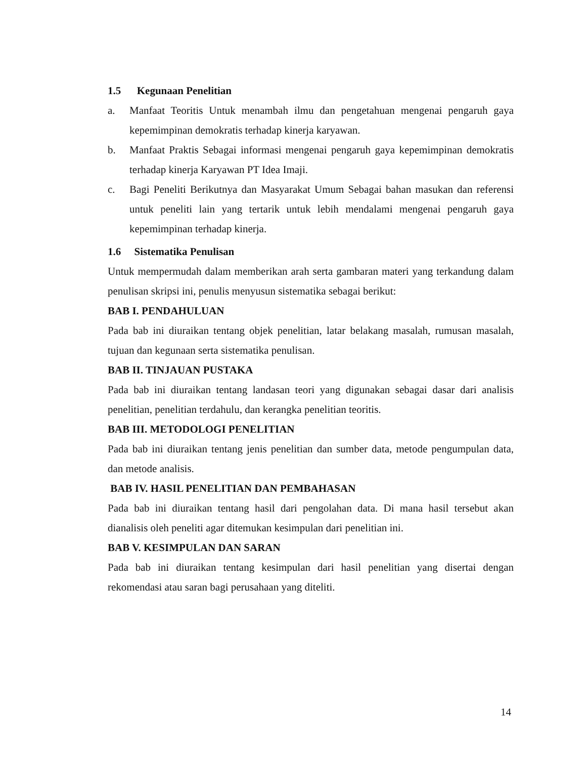1.5 Kegunaan Penelitian
a. Manfaat Teoritis Untuk menambah ilmu dan pengetahuan mengenai pengaruh gaya kepemimpinan demokratis terhadap kinerja karyawan.
b. Manfaat Praktis Sebagai informasi mengenai pengaruh gaya kepemimpinan demokratis terhadap kinerja Karyawan PT Idea Imaji.
c. Bagi Peneliti Berikutnya dan Masyarakat Umum Sebagai bahan masukan dan referensi untuk peneliti lain yang tertarik untuk lebih mendalami mengenai pengaruh gaya kepemimpinan terhadap kinerja.
1.6 Sistematika Penulisan
Untuk mempermudah dalam memberikan arah serta gambaran materi yang terkandung dalam penulisan skripsi ini, penulis menyusun sistematika sebagai berikut:
BAB I. PENDAHULUAN
Pada bab ini diuraikan tentang objek penelitian, latar belakang masalah, rumusan masalah, tujuan dan kegunaan serta sistematika penulisan.
BAB II. TINJAUAN PUSTAKA
Pada bab ini diuraikan tentang landasan teori yang digunakan sebagai dasar dari analisis penelitian, penelitian terdahulu, dan kerangka penelitian teoritis.
BAB III. METODOLOGI PENELITIAN
Pada bab ini diuraikan tentang jenis penelitian dan sumber data, metode pengumpulan data, dan metode analisis.
BAB IV. HASIL PENELITIAN DAN PEMBAHASAN
Pada bab ini diuraikan tentang hasil dari pengolahan data. Di mana hasil tersebut akan dianalisis oleh peneliti agar ditemukan kesimpulan dari penelitian ini.
BAB V. KESIMPULAN DAN SARAN
Pada bab ini diuraikan tentang kesimpulan dari hasil penelitian yang disertai dengan rekomendasi atau saran bagi perusahaan yang diteliti.
14